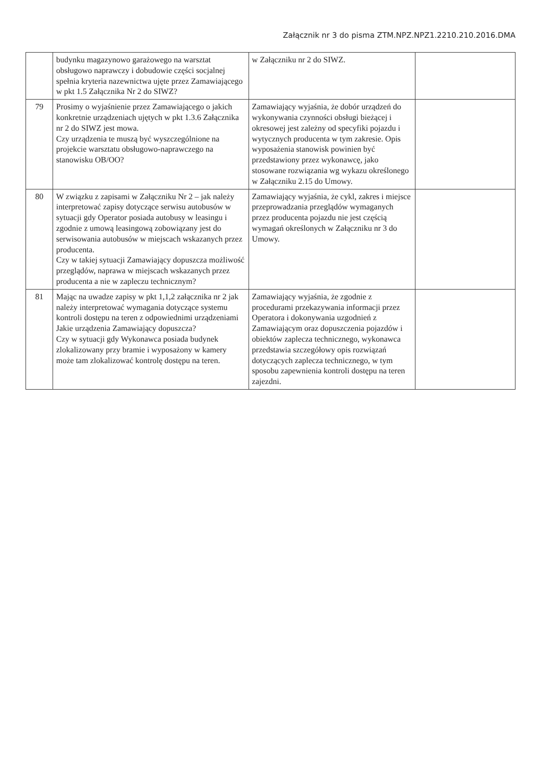Załącznik nr 3 do pisma ZTM.NPZ.NPZ1.2210.210.2016.DMA
| | budynku magazynowo garażowego na warsztat obsługowo naprawczy i dobudowie części socjalnej spełnia kryteria nazewnictwa ujęte przez Zamawiającego w pkt 1.5 Załącznika Nr 2 do SIWZ? | w Załączniku nr 2 do SIWZ. | |
| 79 | Prosimy o wyjaśnienie przez Zamawiającego o jakich konkretnie urządzeniach ujętych w pkt 1.3.6 Załącznika nr 2 do SIWZ jest mowa. Czy urządzenia te muszą być wyszczególnione na projekcie warsztatu obsługowo-naprawczego na stanowisku OB/OO? | Zamawiający wyjaśnia, że dobór urządzeń do wykonywania czynności obsługi bieżącej i okresowej jest zależny od specyfiki pojazdu i wytycznych producenta w tym zakresie. Opis wyposażenia stanowisk powinien być przedstawiony przez wykonawcę, jako stosowane rozwiązania wg wykazu określonego w Załączniku 2.15 do Umowy. | |
| 80 | W związku z zapisami w Załączniku Nr 2 – jak należy interpretować zapisy dotyczące serwisu autobusów w sytuacji gdy Operator posiada autobusy w leasingu i zgodnie z umową leasingową zobowiązany jest do serwisowania autobusów w miejscach wskazanych przez producenta. Czy w takiej sytuacji Zamawiający dopuszcza możliwość przeglądów, naprawa w miejscach wskazanych przez producenta a nie w zapleczu technicznym? | Zamawiający wyjaśnia, że cykl, zakres i miejsce przeprowadzania przeglądów wymaganych przez producenta pojazdu nie jest częścią wymagań określonych w Załączniku nr 3 do Umowy. | |
| 81 | Mając na uwadze zapisy w pkt 1,1,2 załącznika nr 2 jak należy interpretować wymagania dotyczące systemu kontroli dostępu na teren z odpowiednimi urządzeniami Jakie urządzenia Zamawiający dopuszcza? Czy w sytuacji gdy Wykonawca posiada budynek zlokalizowany przy bramie i wyposażony w kamery może tam zlokalizować kontrolę dostępu na teren. | Zamawiający wyjaśnia, że zgodnie z procedurami przekazywania informacji przez Operatora i dokonywania uzgodnień z Zamawiającym oraz dopuszczenia pojazdów i obiektów zaplecza technicznego, wykonawca przedstawia szczegółowy opis rozwiązań dotyczących zaplecza technicznego, w tym sposobu zapewnienia kontroli dostępu na teren zajezdni. | |